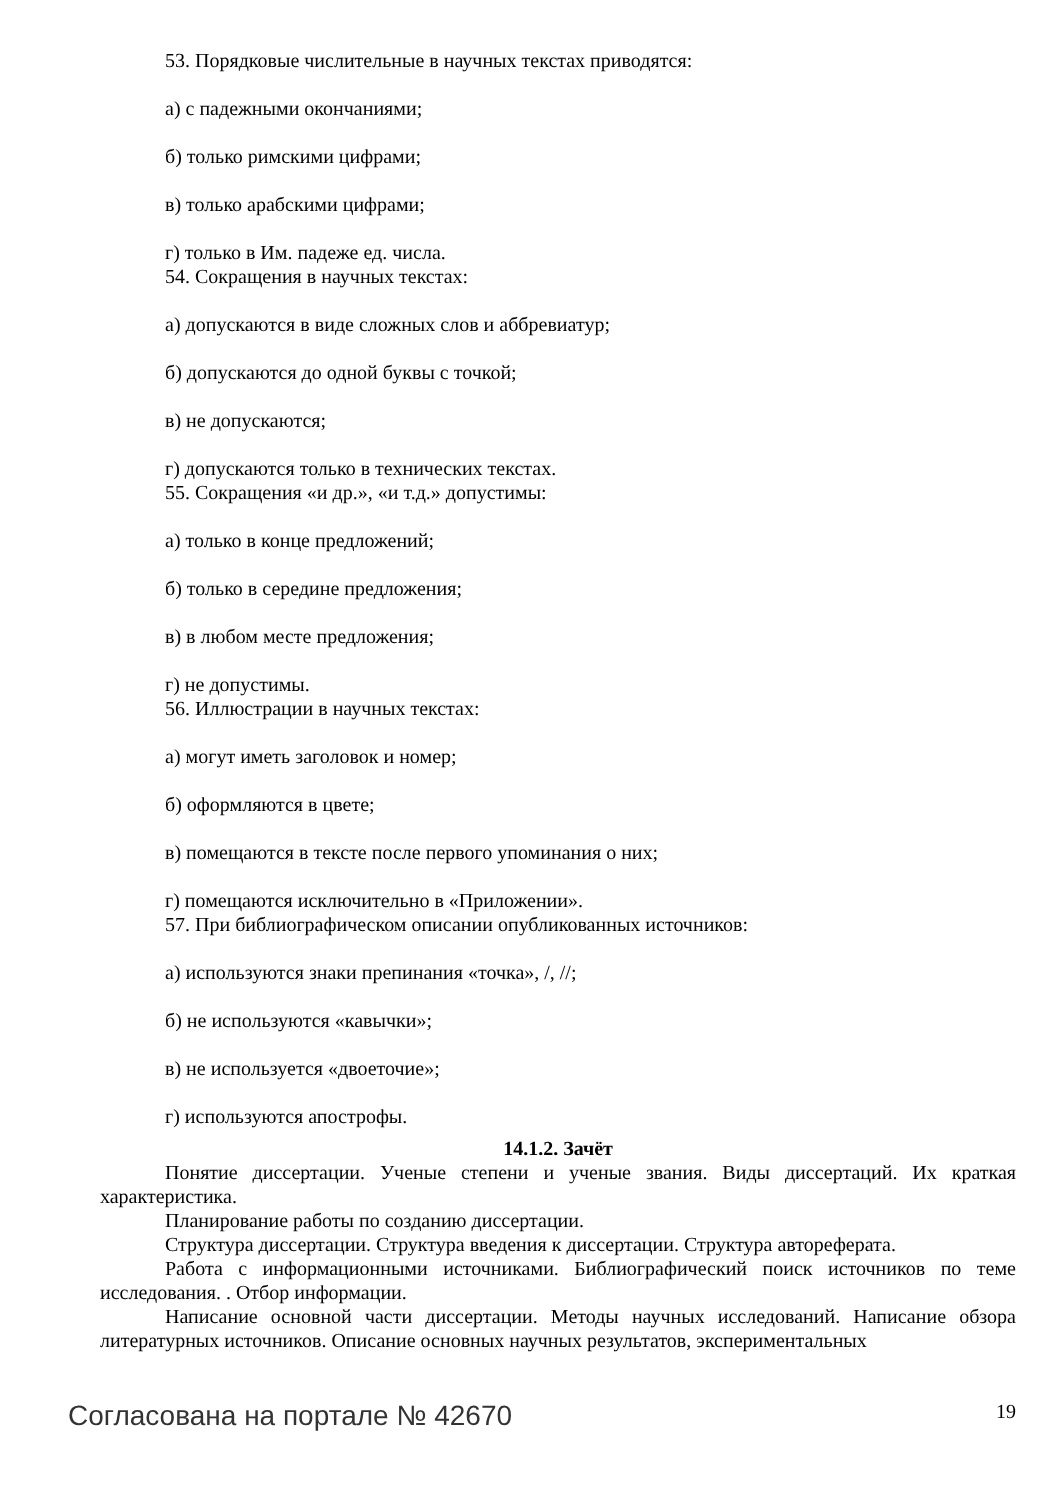53. Порядковые числительные в научных текстах приводятся:
а) с падежными окончаниями;
б) только римскими цифрами;
в) только арабскими цифрами;
г) только в Им. падеже ед. числа.
54. Сокращения в научных текстах:
а) допускаются в виде сложных слов и аббревиатур;
б) допускаются до одной буквы с точкой;
в) не допускаются;
г) допускаются только в технических текстах.
55. Сокращения «и др.», «и т.д.» допустимы:
а) только в конце предложений;
б) только в середине предложения;
в) в любом месте предложения;
г) не допустимы.
56. Иллюстрации в научных текстах:
а) могут иметь заголовок и номер;
б) оформляются в цвете;
в) помещаются в тексте после первого упоминания о них;
г) помещаются исключительно в «Приложении».
57. При библиографическом описании опубликованных источников:
а) используются знаки препинания «точка», /, //;
б) не используются «кавычки»;
в) не используется «двоеточие»;
г) используются апострофы.
14.1.2. Зачёт
Понятие диссертации. Ученые степени и ученые звания. Виды диссертаций. Их краткая характеристика.
Планирование работы по созданию диссертации.
Структура диссертации. Структура введения к диссертации. Структура автореферата.
Работа с информационными источниками. Библиографический поиск источников по теме исследования. . Отбор информации.
Написание основной части диссертации. Методы научных исследований. Написание обзора литературных источников. Описание основных научных результатов, экспериментальных
Согласована на портале № 42670 19